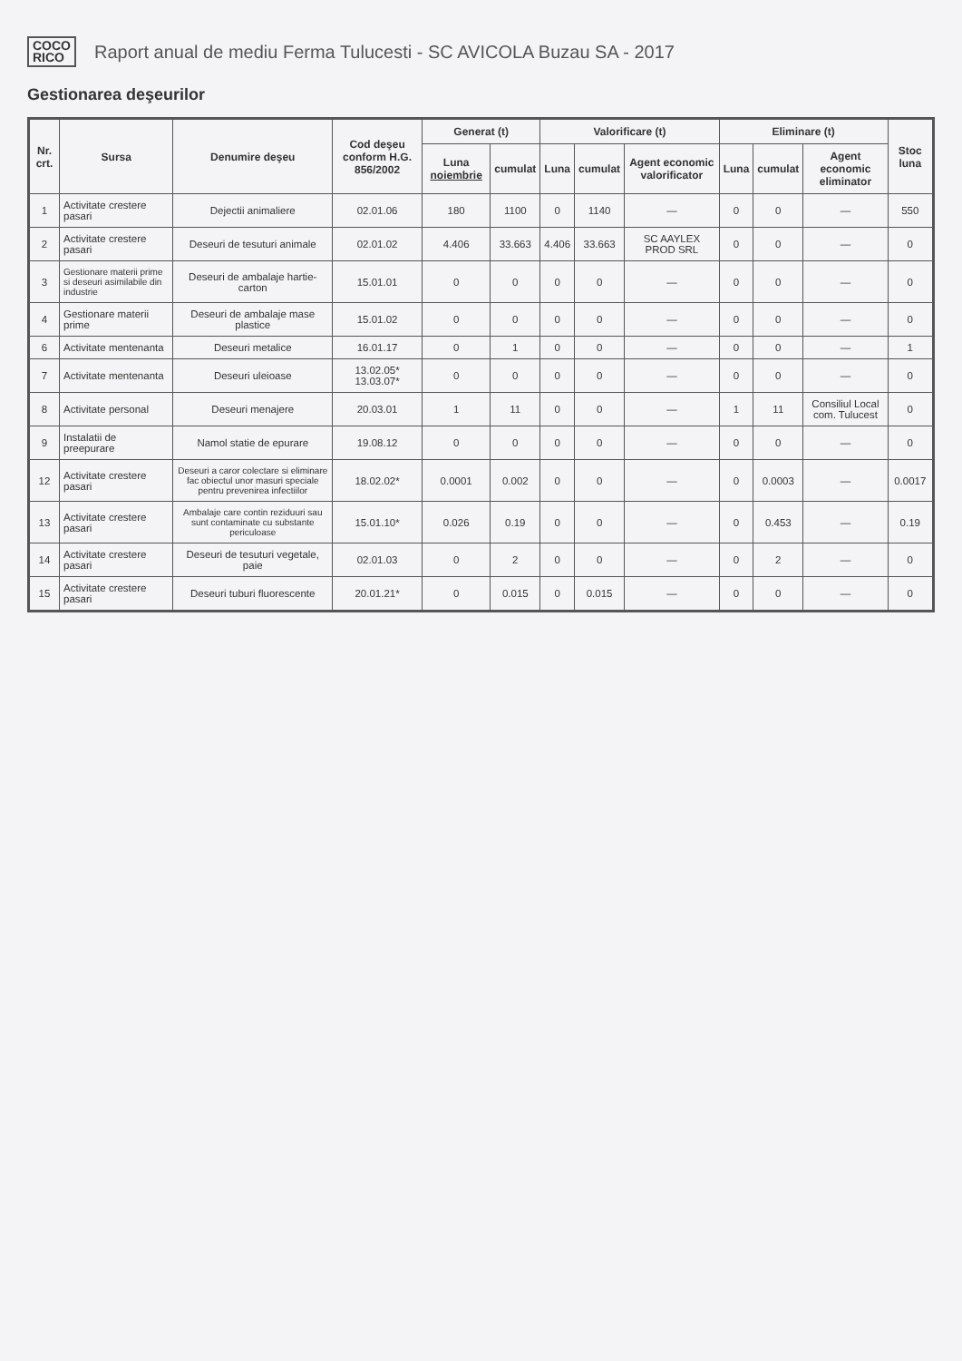COCO
RICO
Raport anual de mediu Ferma Tulucesti - SC AVICOLA Buzau SA - 2017
Gestionarea deşeurilor
| Nr. crt. | Sursa | Denumire deşeu | Cod deşeu conform H.G. 856/2002 | Generat (t) | | Valorificare (t) | | | Eliminare (t) | | | Stoc luna |
| --- | --- | --- | --- | --- | --- | --- | --- | --- | --- | --- | --- | --- |
| | | | | Luna noiembrie | cumulat | Luna | cumulat | Agent economic valorificator | Luna | cumulat | Agent economic eliminator | |
| 1 | Activitate crestere pasari | Dejectii animaliere | 02.01.06 | 180 | 1100 | 0 | 1140 | — | 0 | 0 | — | 550 |
| 2 | Activitate crestere pasari | Deseuri de tesuturi animale | 02.01.02 | 4.406 | 33.663 | 4.406 | 33.663 | SC AAYLEX PROD SRL | 0 | 0 | — | 0 |
| 3 | Gestionare materii prime si deseuri asimilabile din industrie | Deseuri de ambalaje hartie-carton | 15.01.01 | 0 | 0 | 0 | 0 | — | 0 | 0 | — | 0 |
| 4 | Gestionare materii prime | Deseuri de ambalaje mase plastice | 15.01.02 | 0 | 0 | 0 | 0 | — | 0 | 0 | — | 0 |
| 6 | Activitate mentenanta | Deseuri metalice | 16.01.17 | 0 | 1 | 0 | 0 | — | 0 | 0 | — | 1 |
| 7 | Activitate mentenanta | Deseuri uleioase | 13.02.05* 13.03.07* | 0 | 0 | 0 | 0 | — | 0 | 0 | — | 0 |
| 8 | Activitate personal | Deseuri menajere | 20.03.01 | 1 | 11 | 0 | 0 | — | 1 | 11 | Consiliul Local com. Tulucest | 0 |
| 9 | Instalatii de preepurare | Namol statie de epurare | 19.08.12 | 0 | 0 | 0 | 0 | — | 0 | 0 | — | 0 |
| 12 | Activitate crestere pasari | Deseuri a caror colectare si eliminare fac obiectul unor masuri speciale pentru prevenirea infectiilor | 18.02.02* | 0.0001 | 0.002 | 0 | 0 | — | 0 | 0.0003 | — | 0.0017 |
| 13 | Activitate crestere pasari | Ambalaje care contin reziduuri sau sunt contaminate cu substante periculoase | 15.01.10* | 0.026 | 0.19 | 0 | 0 | — | 0 | 0.453 | — | 0.19 |
| 14 | Activitate crestere pasari | Deseuri de tesuturi vegetale, paie | 02.01.03 | 0 | 2 | 0 | 0 | — | 0 | 2 | — | 0 |
| 15 | Activitate crestere pasari | Deseuri tuburi fluorescente | 20.01.21* | 0 | 0.015 | 0 | 0.015 | — | 0 | 0 | — | 0 |